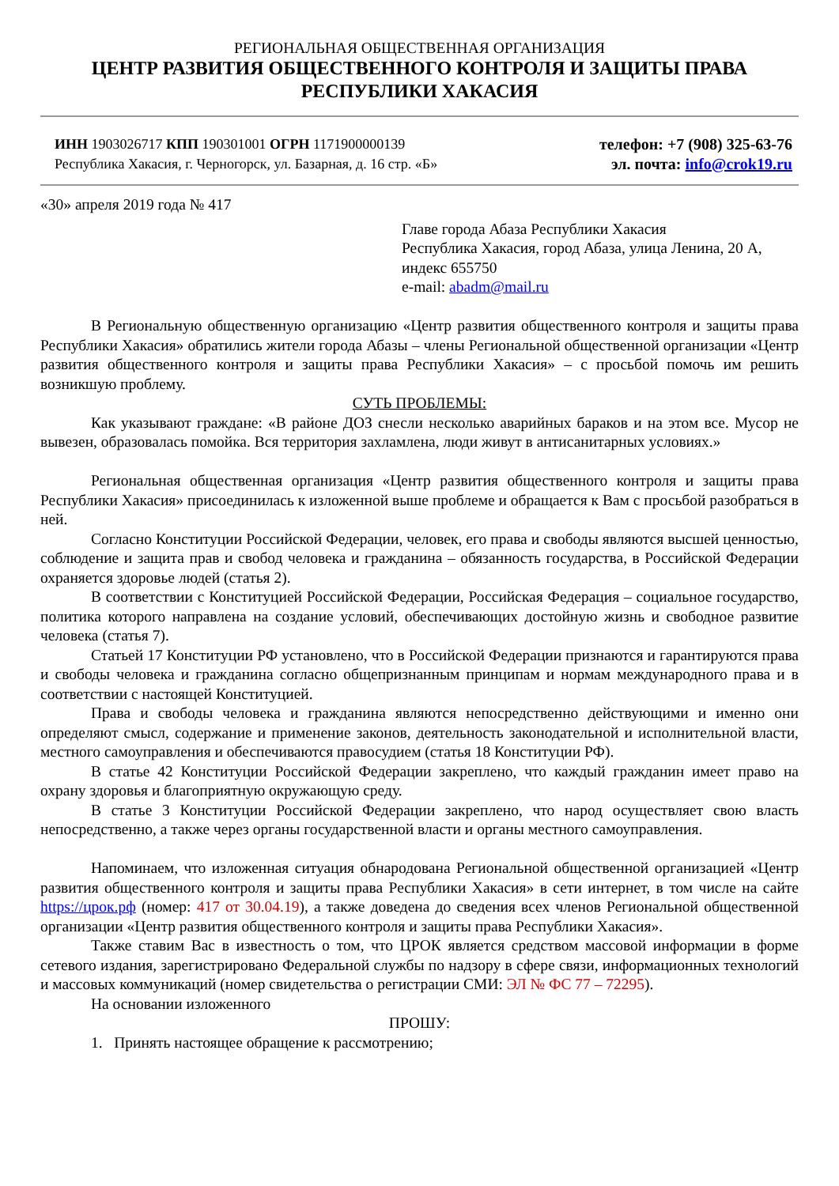РЕГИОНАЛЬНАЯ ОБЩЕСТВЕННАЯ ОРГАНИЗАЦИЯ
ЦЕНТР РАЗВИТИЯ ОБЩЕСТВЕННОГО КОНТРОЛЯ И ЗАЩИТЫ ПРАВА
РЕСПУБЛИКИ ХАКАСИЯ
ИНН 1903026717 КПП 190301001 ОГРН 1171900000139
Республика Хакасия, г. Черногорск, ул. Базарная, д. 16 стр. «Б»
телефон: +7 (908) 325-63-76
эл. почта: info@crok19.ru
«30» апреля 2019 года № 417
Главе города Абаза Республики Хакасия
Республика Хакасия, город Абаза, улица Ленина, 20 А, индекс 655750
e-mail: abadm@mail.ru
В Региональную общественную организацию «Центр развития общественного контроля и защиты права Республики Хакасия» обратились жители города Абазы – члены Региональной общественной организации «Центр развития общественного контроля и защиты права Республики Хакасия» – с просьбой помочь им решить возникшую проблему.
СУТЬ ПРОБЛЕМЫ:
Как указывают граждане: «В районе ДОЗ снесли несколько аварийных бараков и на этом все. Мусор не вывезен, образовалась помойка. Вся территория захламлена, люди живут в антисанитарных условиях.»
Региональная общественная организация «Центр развития общественного контроля и защиты права Республики Хакасия» присоединилась к изложенной выше проблеме и обращается к Вам с просьбой разобраться в ней.
Согласно Конституции Российской Федерации, человек, его права и свободы являются высшей ценностью, соблюдение и защита прав и свобод человека и гражданина – обязанность государства, в Российской Федерации охраняется здоровье людей (статья 2).
В соответствии с Конституцией Российской Федерации, Российская Федерация – социальное государство, политика которого направлена на создание условий, обеспечивающих достойную жизнь и свободное развитие человека (статья 7).
Статьей 17 Конституции РФ установлено, что в Российской Федерации признаются и гарантируются права и свободы человека и гражданина согласно общепризнанным принципам и нормам международного права и в соответствии с настоящей Конституцией.
Права и свободы человека и гражданина являются непосредственно действующими и именно они определяют смысл, содержание и применение законов, деятельность законодательной и исполнительной власти, местного самоуправления и обеспечиваются правосудием (статья 18 Конституции РФ).
В статье 42 Конституции Российской Федерации закреплено, что каждый гражданин имеет право на охрану здоровья и благоприятную окружающую среду.
В статье 3 Конституции Российской Федерации закреплено, что народ осуществляет свою власть непосредственно, а также через органы государственной власти и органы местного самоуправления.
Напоминаем, что изложенная ситуация обнародована Региональной общественной организацией «Центр развития общественного контроля и защиты права Республики Хакасия» в сети интернет, в том числе на сайте https://црок.рф (номер: 417 от 30.04.19), а также доведена до сведения всех членов Региональной общественной организации «Центр развития общественного контроля и защиты права Республики Хакасия».
Также ставим Вас в известность о том, что ЦРОК является средством массовой информации в форме сетевого издания, зарегистрировано Федеральной службы по надзору в сфере связи, информационных технологий и массовых коммуникаций (номер свидетельства о регистрации СМИ: ЭЛ № ФС 77 – 72295).
На основании изложенного
ПРОШУ:
1. Принять настоящее обращение к рассмотрению;